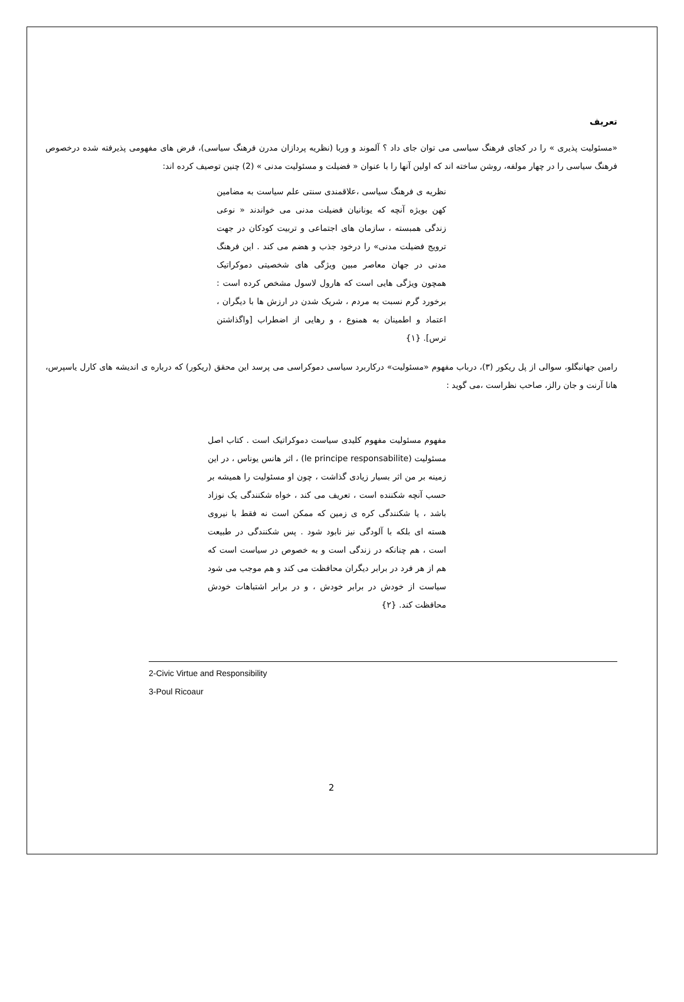تعریف
«مسئولیت پذیری » را در کجای فرهنگ سیاسی می توان جای داد ؟ آلموند و وربا (نظریه پردازان مدرن فرهنگ سیاسی)، فرض های مفهومی پذیرفته شده درخصوص فرهنگ سیاسی را در چهار مولفه، روشن ساخته اند که اولین آنها را با عنوان « فضیلت و مسئولیت مدنی » (2) چنین توصیف کرده اند:
نظریه ی فرهنگ سیاسی ،علاقمندی سنتی علم سیاست به مضامین کهن بویژه آنچه که یونانیان فضیلت مدنی می خواندند « نوعی زندگی همبسته ، سازمان های اجتماعی و تربیت کودکان در جهت ترویج فضیلت مدنی» را درخود جذب و هضم می کند . این فرهنگ مدنی در جهان معاصر مبین ویژگی های شخصیتی دموکراتیک همچون ویژگی هایی است که هارول لاسول مشخص کرده است : برخورد گرم نسبت به مردم ، شریک شدن در ارزش ها با دیگران ، اعتماد و اطمینان به همنوع ، و رهایی از اضطراب [واگذاشتن ترس]. {۱}
رامین جهانبگلو، سوالی از پل ریکور (۳)، درباب مفهوم «مسئولیت» درکاربرد سیاسی دموکراسی می پرسد این محقق (ریکور) که درباره ی اندیشه های کارل یاسپرس، هانا آرنت و جان رالز، صاحب نظراست ،می گوید :
مفهوم مسئولیت مفهوم کلیدی سیاست دموکراتیک است . کتاب اصل مسئولیت (le principe responsabilite) ، اثر هانس یوناس ، در این زمینه بر من اثر بسیار زیادی گذاشت ، چون او مسئولیت را همیشه بر حسب آنچه شکننده است ، تعریف می کند ، خواه شکنندگی یک نوزاد باشد ، یا شکنندگی کره ی زمین که ممکن است نه فقط با نیروی هسته ای بلکه با آلودگی نیز نابود شود . پس شکنندگی در طبیعت است ، هم چنانکه در زندگی است و به خصوص در سیاست است که هم از هر فرد در برابر دیگران محافظت می کند و هم موجب می شود سیاست از خودش در برابر خودش ، و در برابر اشتباهات خودش محافظت کند. {۲}
2-Civic Virtue and Responsibility
3-Poul Ricoaur
2